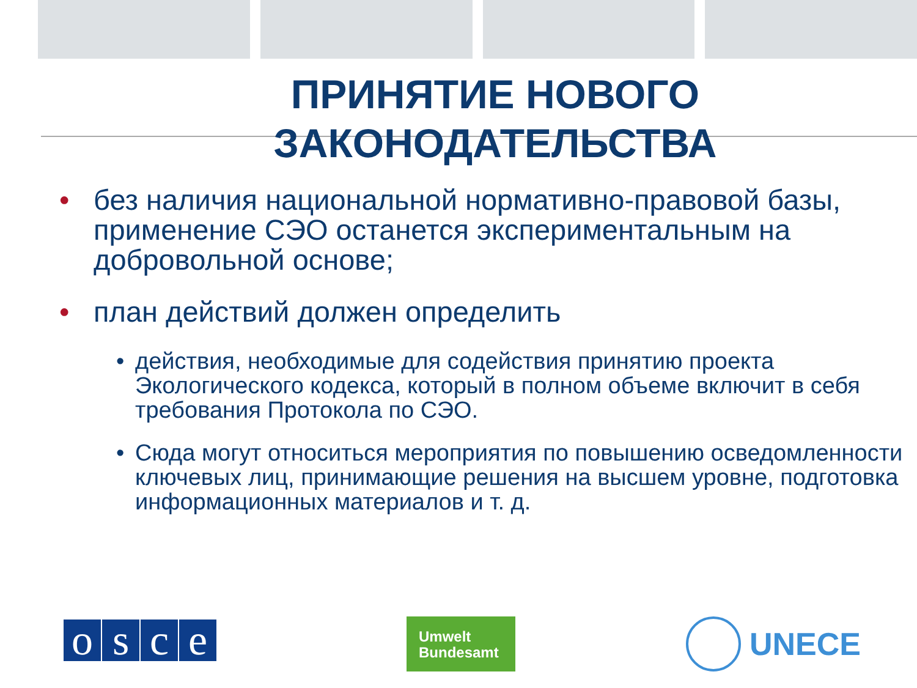ПРИНЯТИЕ НОВОГО
ЗАКОНОДАТЕЛЬСТВА
• без наличия национальной нормативно-правовой базы, применение СЭО останется экспериментальным на добровольной основе;
• план действий должен определить
• действия, необходимые для содействия принятию проекта Экологического кодекса, который в полном объеме включит в себя требования Протокола по СЭО.
• Сюда могут относиться мероприятия по повышению осведомленности ключевых лиц, принимающие решения на высшем уровне, подготовка информационных материалов и т. д.
osce
Umwelt
Bundesamt
UNECE